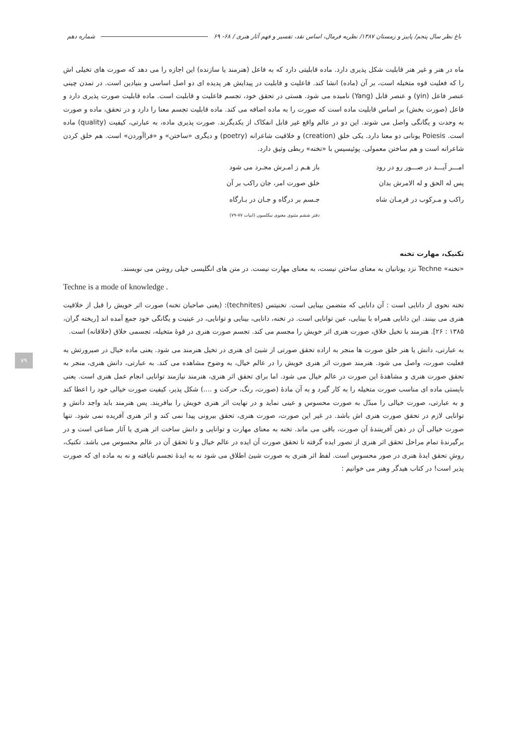باغ نظر سال پنجم/ پاییز و زمستان ۱۳۸۷/ نظریه فرمال، اساس نقد، تفسیر و فهم آثار هنری / ۶۸- ۶۹ شماره دهم
ماه در هنر و غیر هنر قابلیت شکل پذیری دارد. ماده قابلیتی دارد که به فاعل (هنرمند یا سازنده) این اجازه را می دهد که صورت های تخیلی اش را که فعلیت قوه متخیله است، بر آن (ماده) انشا کند. فاعلیت و قابلیت در پیدایش هر پدیده ای دو اصل اساسی و بنیادین است. در تمدن چینی عنصر فاعل (yin) و عنصر قابل (Yang) نامیده می شود. هستی در تحقق خود، تجسم فاعلیت و قابلیت است. ماده قابلیت صورت پذیری دارد و فاعل (صورت بخش) بر اساس قابلیت ماده است که صورت را به ماده اضافه می کند. ماده قابلیت تجسم معنا را دارد و در تحقق، ماده و صورت به وحدت و یگانگی واصل می شوند. این دو در عالم واقع غیر قابل انفکاک از یکدیگرند. صورت پذیری ماده، به عبارتی، کیفیت (quality) ماده است. Poiesis یونانی دو معنا دارد. یکی خلق (creation) و خلاقیت شاعرانه (poetry) و دیگری «ساختن» و «فراآوردن» است. هم خلق کردن شاعرانه است و هم ساختن معمولی. پوئیسیس با «تخنه» ربطی وثیق دارد.
امـــر آیـــد در صـــور رو در رود باز هـم ز امـرش مجـرد می شود پس له الحق و له الامرش بدان خلق صورت امر، جان راکب بر آن راکب و مـرکوب در فرمـان شاه جـسم بر درگاه و جـان در بـارگاه دفتر ششم مثنوی معنوی نیکلسون (ابیات ۷۷-۷۹)
تکنیک، مهارت تخنه
«تخنه» Techne نزد یونانیان به معنای ساختن نیست، به معنای مهارت نیست. در متن های انگلیسی خیلی روشن می نویسند.
Techne is a mode of knowledge .
تخنه نحوی از دانایی است : آن دانایی که متضمن بینایی است. تخنیتس (technites): (یعنی صاحبان تخنه) صورت اثر خویش را قبل از خلاقیت هنری می بینند. این دانایی همراه با بینایی، عین توانایی است. در تخنه، دانایی، بینایی و توانایی، در عینیت و یگانگی خود جمع آمده اند [ریخته گران، ۱۳۸۵ : ۲۶]. هنرمند با تخیل خلاق، صورت هنری اثر خویش را مجسم می کند. تجسم صورت هنری در قوهٔ متخیله، تجسمی خلاق (خلاقانه) است.
به عبارتی، دانش یا هنر خلق صورت ها منجر به اراده تحقق صورتی از شیئ ای هنری در تخیل هنرمند می شود. یعنی ماده خیال در صیرورتش به فعلیت صورت، واصل می شود. هنرمند صورت اثر هنری خویش را در عالم خیال، به وضوح مشاهده می کند. به عبارتی، دانش هنری، منجر به تحقق صورت هنری و مشاهدهٔ این صورت در عالم خیال می شود. اما برای تحقق اثر هنری، هنرمند نیازمند توانایی انجام عمل هنری است. یعنی بایستی ماده ای مناسب صورت متخیله را به کار گیرد و به آن مادهٔ (صورت، رنگ، حرکت و ....) شکل پذیر، کیفیت صورت خیالی خود را اعطا کند و به عبارتی، صورت خیالی را مبدّل به صورت محسوس و عینی نماید و در نهایت اثر هنری خویش را بیافریند. پس هنرمند باید واجد دانش و توانایی لازم در تحقق صورت هنری اش باشد. در غیر این صورت، صورت هنری، تحقق بیرونی پیدا نمی کند و اثر هنری آفریده نمی شود. تنها صورت خیالی آن در ذهن آفرینندهٔ آن صورت، باقی می ماند. تخنه به معنای مهارت و توانایی و دانش ساخت اثر هنری یا آثار صناعی است و در برگیرندهٔ تمام مراحل تحقق اثر هنری از تصور ایده گرفته تا تحقق صورت آن ایده در عالم خیال و تا تحقق آن در عالم محسوس می باشد. تکنیک، روشِ تحقق ایدهٔ هنری در صور محسوس است. لفظ اثر هنری به صورت شیئ اطلاق می شود نه به ایدهٔ تجسم نایافته و نه به ماده ای که صورت پذیر است! در کتاب هیدگر وهنر می خوانیم :
۷۹